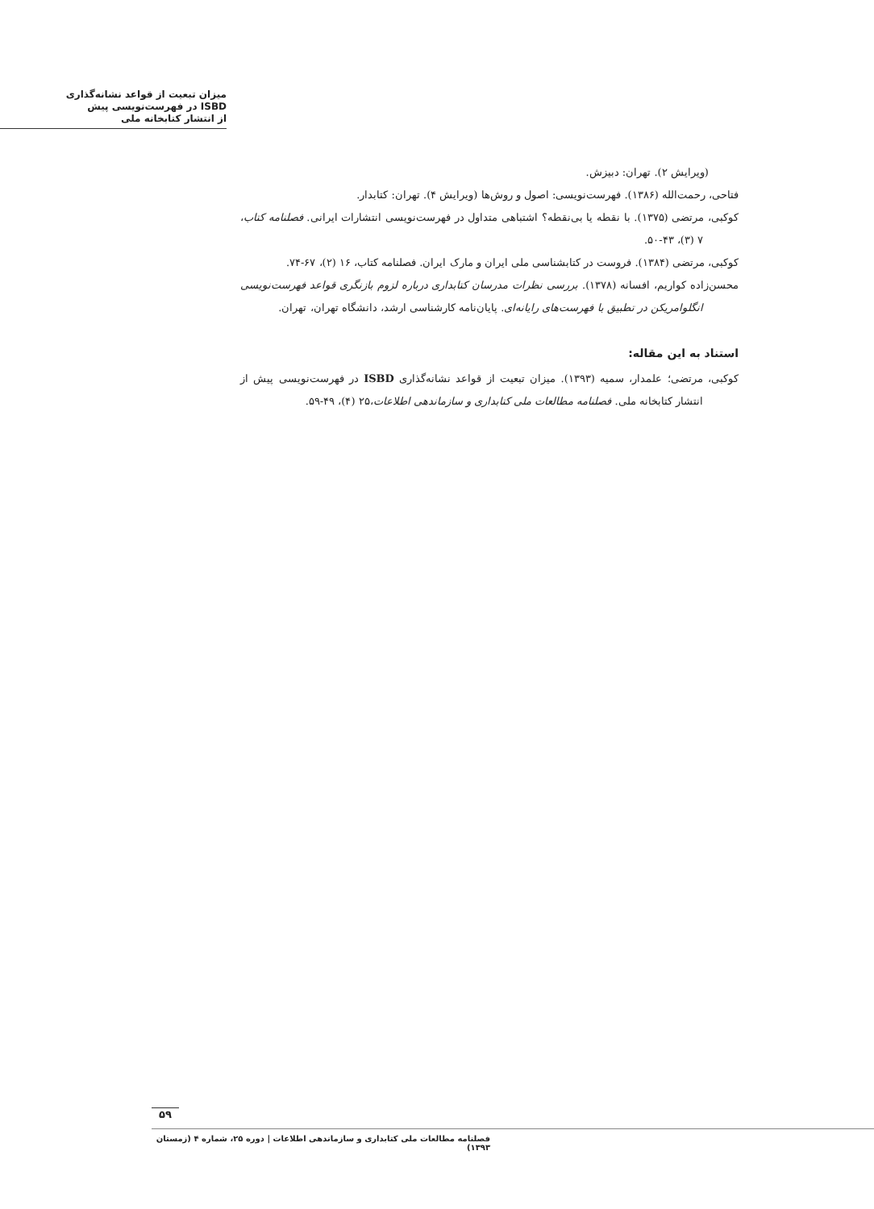میزان تبعیت از قواعد نشانه‌گذاری
ISBD در فهرست‌نویسی پیش
از انتشار کتابخانه ملی
(ویرایش ۲). تهران: دبیزش.
فتاحی، رحمت‌الله (۱۳۸۶). فهرست‌نویسی: اصول و روش‌ها (ویرایش ۴). تهران: کتابدار.
کوکبی، مرتضی (۱۳۷۵). با نقطه یا بی‌نقطه؟ اشتباهی متداول در فهرست‌نویسی انتشارات ایرانی. فصلنامه کتاب، ۷ (۳)، ۴۳-۵۰.
کوکبی، مرتضی (۱۳۸۴). فروست در کتابشناسی ملی ایران و مارک ایران. فصلنامه کتاب، ۱۶ (۲)، ۶۷-۷۴.
محسن‌زاده کواریم، افسانه (۱۳۷۸). بررسی نظرات مدرسان کتابداری درباره لزوم بازنگری قواعد فهرست‌نویسی انگلوامریکن در تطبیق با فهرست‌های رایانه‌ای. پایان‌نامه کارشناسی ارشد، دانشگاه تهران، تهران.
استناد به این مقاله:
کوکبی، مرتضی؛ علمدار، سمیه (۱۳۹۳). میزان تبعیت از قواعد نشانه‌گذاری ISBD در فهرست‌نویسی پیش از انتشار کتابخانه ملی. فصلنامه مطالعات ملی کتابداری و سازماندهی اطلاعات،۲۵ (۴)، ۴۹-۵۹.
۵۹
فصلنامه مطالعات ملی کتابداری و سازماندهی اطلاعات | دوره ۲۵، شماره ۴ (زمستان ۱۳۹۳)